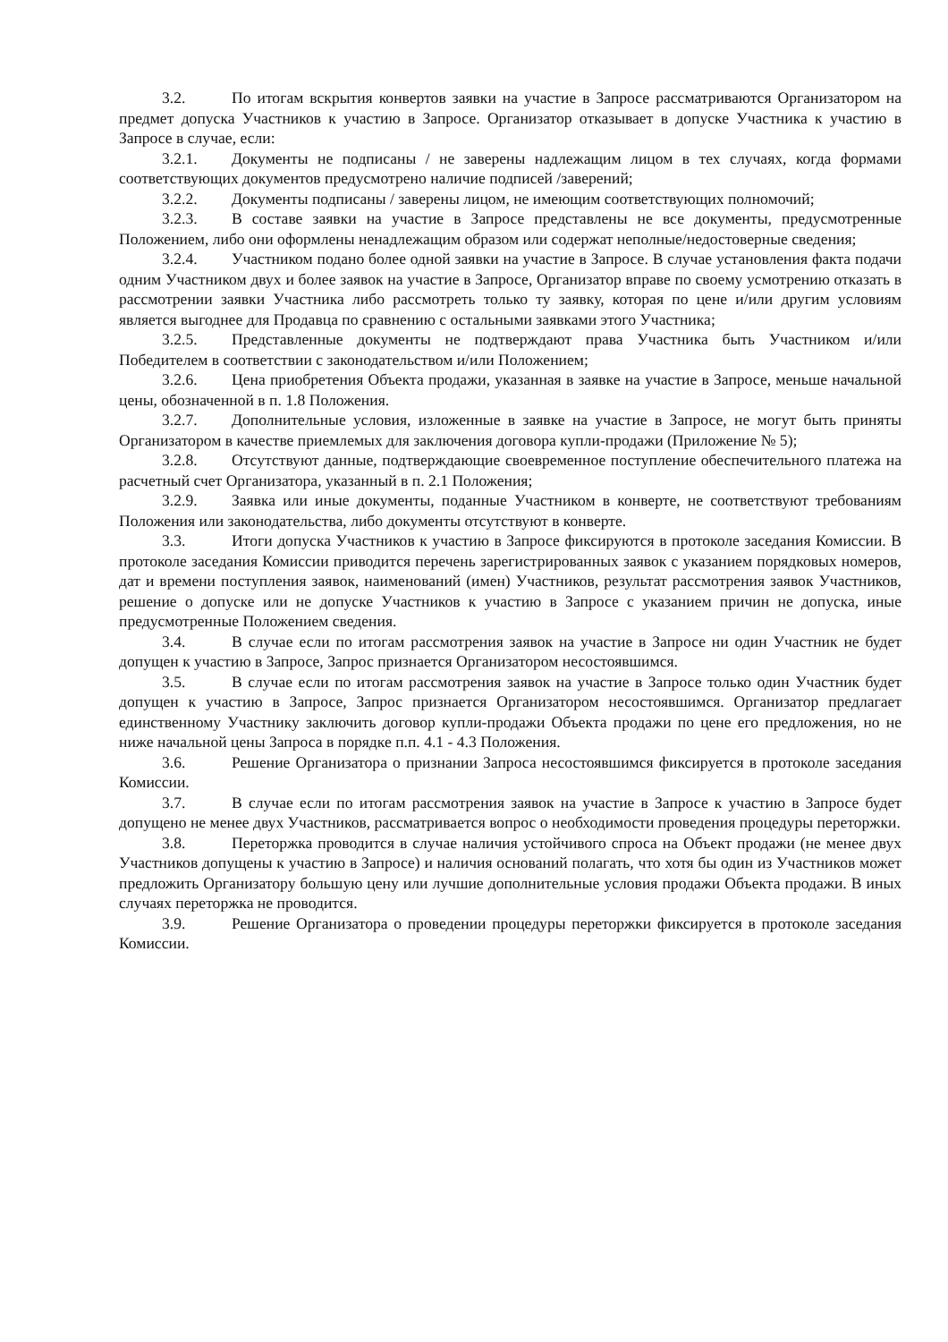3.2. По итогам вскрытия конвертов заявки на участие в Запросе рассматриваются Организатором на предмет допуска Участников к участию в Запросе. Организатор отказывает в допуске Участника к участию в Запросе в случае, если:
3.2.1. Документы не подписаны / не заверены надлежащим лицом в тех случаях, когда формами соответствующих документов предусмотрено наличие подписей /заверений;
3.2.2. Документы подписаны / заверены лицом, не имеющим соответствующих полномочий;
3.2.3. В составе заявки на участие в Запросе представлены не все документы, предусмотренные Положением, либо они оформлены ненадлежащим образом или содержат неполные/недостоверные сведения;
3.2.4. Участником подано более одной заявки на участие в Запросе. В случае установления факта подачи одним Участником двух и более заявок на участие в Запросе, Организатор вправе по своему усмотрению отказать в рассмотрении заявки Участника либо рассмотреть только ту заявку, которая по цене и/или другим условиям является выгоднее для Продавца по сравнению с остальными заявками этого Участника;
3.2.5. Представленные документы не подтверждают права Участника быть Участником и/или Победителем в соответствии с законодательством и/или Положением;
3.2.6. Цена приобретения Объекта продажи, указанная в заявке на участие в Запросе, меньше начальной цены, обозначенной в п. 1.8 Положения.
3.2.7. Дополнительные условия, изложенные в заявке на участие в Запросе, не могут быть приняты Организатором в качестве приемлемых для заключения договора купли-продажи (Приложение № 5);
3.2.8. Отсутствуют данные, подтверждающие своевременное поступление обеспечительного платежа на расчетный счет Организатора, указанный в п. 2.1 Положения;
3.2.9. Заявка или иные документы, поданные Участником в конверте, не соответствуют требованиям Положения или законодательства, либо документы отсутствуют в конверте.
3.3. Итоги допуска Участников к участию в Запросе фиксируются в протоколе заседания Комиссии. В протоколе заседания Комиссии приводится перечень зарегистрированных заявок с указанием порядковых номеров, дат и времени поступления заявок, наименований (имен) Участников, результат рассмотрения заявок Участников, решение о допуске или не допуске Участников к участию в Запросе с указанием причин не допуска, иные предусмотренные Положением сведения.
3.4. В случае если по итогам рассмотрения заявок на участие в Запросе ни один Участник не будет допущен к участию в Запросе, Запрос признается Организатором несостоявшимся.
3.5. В случае если по итогам рассмотрения заявок на участие в Запросе только один Участник будет допущен к участию в Запросе, Запрос признается Организатором несостоявшимся. Организатор предлагает единственному Участнику заключить договор купли-продажи Объекта продажи по цене его предложения, но не ниже начальной цены Запроса в порядке п.п. 4.1 - 4.3 Положения.
3.6. Решение Организатора о признании Запроса несостоявшимся фиксируется в протоколе заседания Комиссии.
3.7. В случае если по итогам рассмотрения заявок на участие в Запросе к участию в Запросе будет допущено не менее двух Участников, рассматривается вопрос о необходимости проведения процедуры переторжки.
3.8. Переторжка проводится в случае наличия устойчивого спроса на Объект продажи (не менее двух Участников допущены к участию в Запросе) и наличия оснований полагать, что хотя бы один из Участников может предложить Организатору большую цену или лучшие дополнительные условия продажи Объекта продажи. В иных случаях переторжка не проводится.
3.9. Решение Организатора о проведении процедуры переторжки фиксируется в протоколе заседания Комиссии.